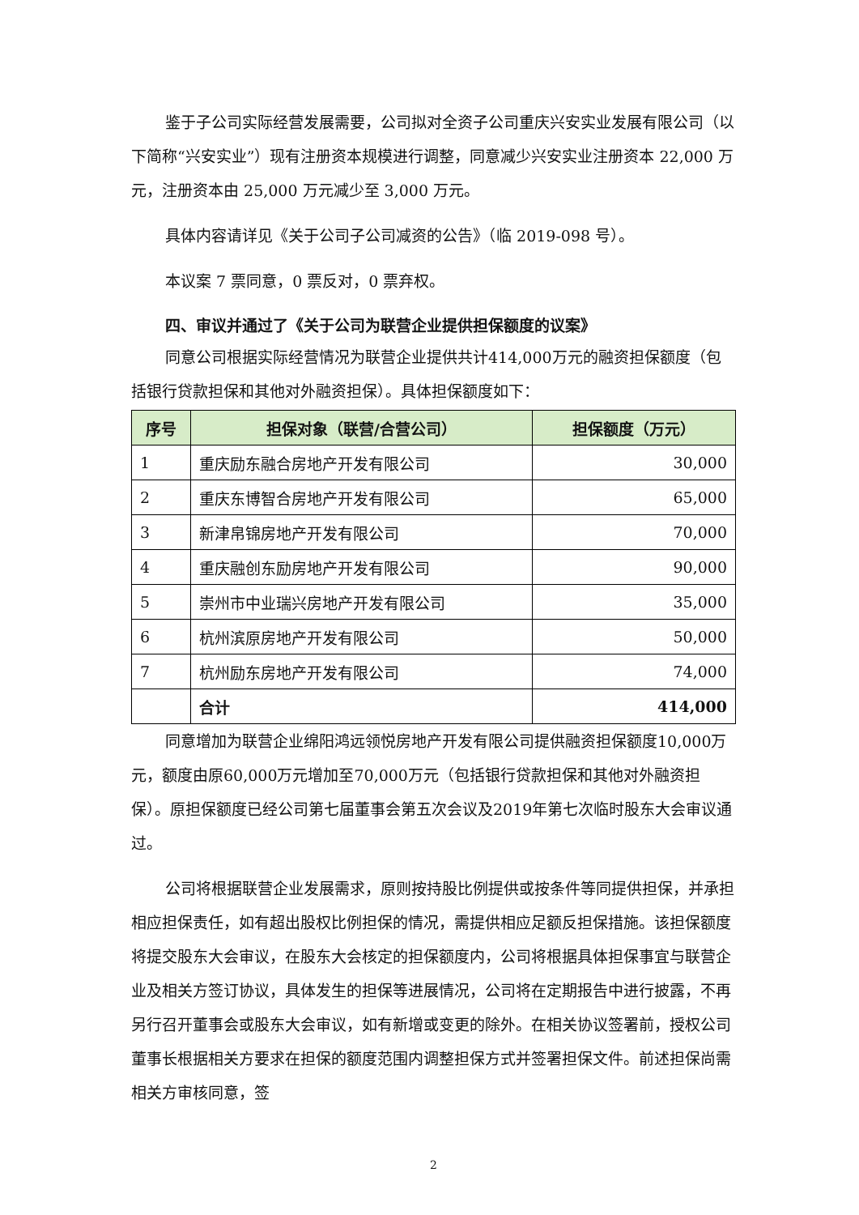鉴于子公司实际经营发展需要，公司拟对全资子公司重庆兴安实业发展有限公司（以下简称“兴安实业”）现有注册资本规模进行调整，同意减少兴安实业注册资本 22,000 万元，注册资本由 25,000 万元减少至 3,000 万元。
具体内容请详见《关于公司子公司减资的公告》（临 2019-098 号）。
本议案 7 票同意，0 票反对，0 票弃权。
四、审议并通过了《关于公司为联营企业提供担保额度的议案》
同意公司根据实际经营情况为联营企业提供共计414,000万元的融资担保额度（包括银行贷款担保和其他对外融资担保）。具体担保额度如下：
| 序号 | 担保对象（联营/合营公司） | 担保额度（万元） |
| --- | --- | --- |
| 1 | 重庆励东融合房地产开发有限公司 | 30,000 |
| 2 | 重庆东博智合房地产开发有限公司 | 65,000 |
| 3 | 新津帛锦房地产开发有限公司 | 70,000 |
| 4 | 重庆融创东励房地产开发有限公司 | 90,000 |
| 5 | 崇州市中业瑞兴房地产开发有限公司 | 35,000 |
| 6 | 杭州滨原房地产开发有限公司 | 50,000 |
| 7 | 杭州励东房地产开发有限公司 | 74,000 |
| | 合计 | 414,000 |
同意增加为联营企业绵阳鸿远领悦房地产开发有限公司提供融资担保额度10,000万元，额度由原60,000万元增加至70,000万元（包括银行贷款担保和其他对外融资担保）。原担保额度已经公司第七届董事会第五次会议及2019年第七次临时股东大会审议通过。
公司将根据联营企业发展需求，原则按持股比例提供或按条件等同提供担保，并承担相应担保责任，如有超出股权比例担保的情况，需提供相应足额反担保措施。该担保额度将提交股东大会审议，在股东大会核定的担保额度内，公司将根据具体担保事宜与联营企业及相关方签订协议，具体发生的担保等进展情况，公司将在定期报告中进行披露，不再另行召开董事会或股东大会审议，如有新增或变更的除外。在相关协议签署前，授权公司董事长根据相关方要求在担保的额度范围内调整担保方式并签署担保文件。前述担保尚需相关方审核同意，签
2